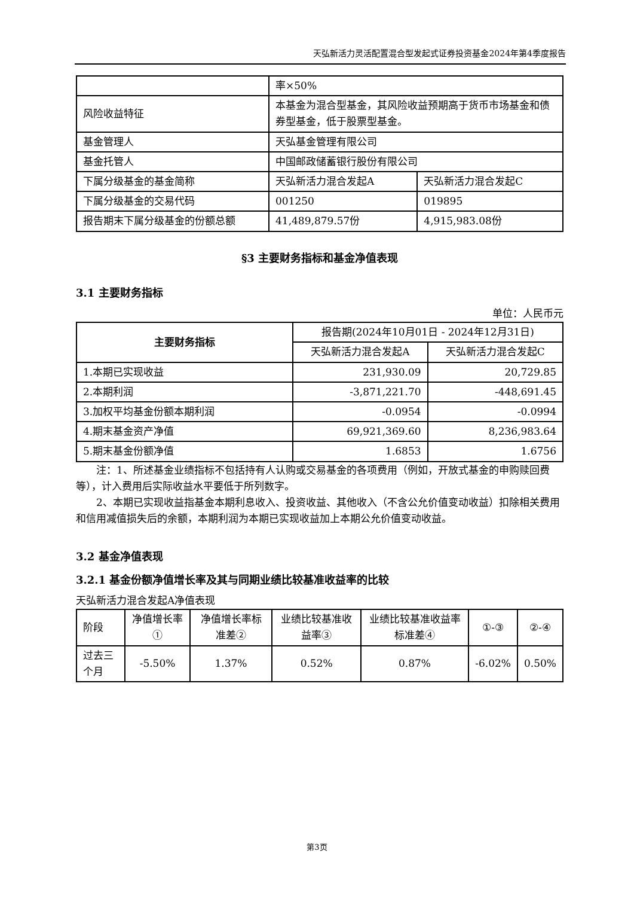天弘新活力灵活配置混合型发起式证券投资基金2024年第4季度报告
| | 率×50% | |
| 风险收益特征 | 本基金为混合型基金，其风险收益预期高于货币市场基金和债券型基金，低于股票型基金。 | |
| 基金管理人 | 天弘基金管理有限公司 | |
| 基金托管人 | 中国邮政储蓄银行股份有限公司 | |
| 下属分级基金的基金简称 | 天弘新活力混合发起A | 天弘新活力混合发起C |
| 下属分级基金的交易代码 | 001250 | 019895 |
| 报告期末下属分级基金的份额总额 | 41,489,879.57份 | 4,915,983.08份 |
§3 主要财务指标和基金净值表现
3.1 主要财务指标
单位：人民币元
| 主要财务指标 | 报告期(2024年10月01日 - 2024年12月31日) | |
| --- | --- | --- |
| | 天弘新活力混合发起A | 天弘新活力混合发起C |
| 1.本期已实现收益 | 231,930.09 | 20,729.85 |
| 2.本期利润 | -3,871,221.70 | -448,691.45 |
| 3.加权平均基金份额本期利润 | -0.0954 | -0.0994 |
| 4.期末基金资产净值 | 69,921,369.60 | 8,236,983.64 |
| 5.期末基金份额净值 | 1.6853 | 1.6756 |
注：1、所述基金业绩指标不包括持有人认购或交易基金的各项费用（例如，开放式基金的申购赎回费等），计入费用后实际收益水平要低于所列数字。
2、本期已实现收益指基金本期利息收入、投资收益、其他收入（不含公允价值变动收益）扣除相关费用和信用减值损失后的余额，本期利润为本期已实现收益加上本期公允价值变动收益。
3.2 基金净值表现
3.2.1 基金份额净值增长率及其与同期业绩比较基准收益率的比较
天弘新活力混合发起A净值表现
| 阶段 | 净值增长率① | 净值增长率标准差② | 业绩比较基准收益率③ | 业绩比较基准收益率标准差④ | ①-③ | ②-④ |
| 过去三个月 | -5.50% | 1.37% | 0.52% | 0.87% | -6.02% | 0.50% |
第3页